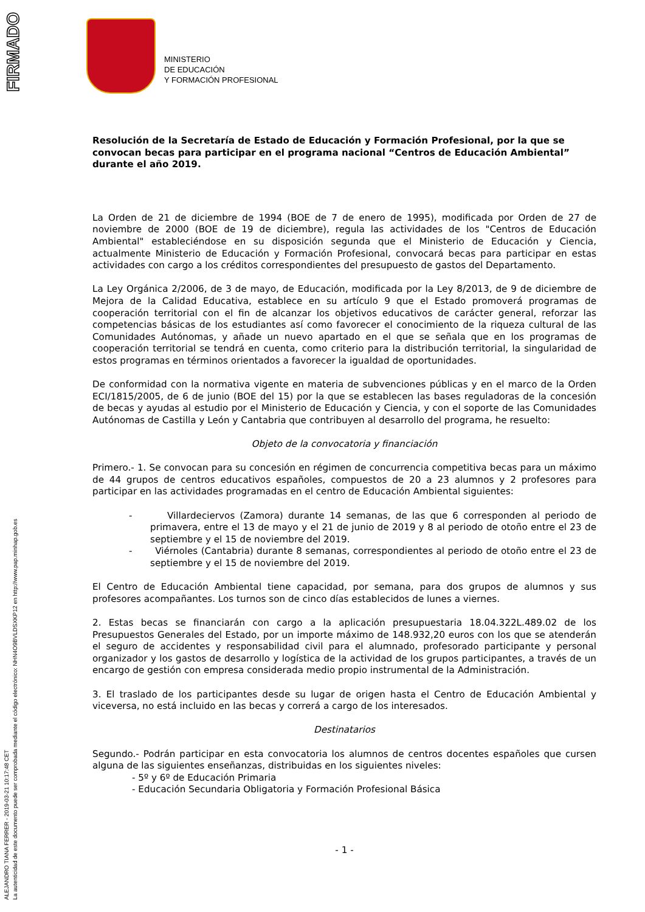FIRMADO
ALEJANDRO TIANA FERRER - 2019-03-21 10:17:48 CET
La autenticidad de este documento puede ser comprobada mediante el código electrónico: NHN4O9BVLDSXKP12 en http://www.pap.minhap.gob.es
MINISTERIO
DE EDUCACIÓN
Y FORMACIÓN PROFESIONAL
Resolución de la Secretaría de Estado de Educación y Formación Profesional, por la que se convocan becas para participar en el programa nacional “Centros de Educación Ambiental” durante el año 2019.
La Orden de 21 de diciembre de 1994 (BOE de 7 de enero de 1995), modificada por Orden de 27 de noviembre de 2000 (BOE de 19 de diciembre), regula las actividades de los "Centros de Educación Ambiental" estableciéndose en su disposición segunda que el Ministerio de Educación y Ciencia, actualmente Ministerio de Educación y Formación Profesional, convocará becas para participar en estas actividades con cargo a los créditos correspondientes del presupuesto de gastos del Departamento.
La Ley Orgánica 2/2006, de 3 de mayo, de Educación, modificada por la Ley 8/2013, de 9 de diciembre de Mejora de la Calidad Educativa, establece en su artículo 9 que el Estado promoverá programas de cooperación territorial con el fin de alcanzar los objetivos educativos de carácter general, reforzar las competencias básicas de los estudiantes así como favorecer el conocimiento de la riqueza cultural de las Comunidades Autónomas, y añade un nuevo apartado en el que se señala que en los programas de cooperación territorial se tendrá en cuenta, como criterio para la distribución territorial, la singularidad de estos programas en términos orientados a favorecer la igualdad de oportunidades.
De conformidad con la normativa vigente en materia de subvenciones públicas y en el marco de la Orden ECI/1815/2005, de 6 de junio (BOE del 15) por la que se establecen las bases reguladoras de la concesión de becas y ayudas al estudio por el Ministerio de Educación y Ciencia, y con el soporte de las Comunidades Autónomas de Castilla y León y Cantabria que contribuyen al desarrollo del programa, he resuelto:
Objeto de la convocatoria y financiación
Primero.- 1. Se convocan para su concesión en régimen de concurrencia competitiva becas para un máximo de 44 grupos de centros educativos españoles, compuestos de 20 a 23 alumnos y 2 profesores para participar en las actividades programadas en el centro de Educación Ambiental siguientes:
- Villardeciervos (Zamora) durante 14 semanas, de las que 6 corresponden al periodo de primavera, entre el 13 de mayo y el 21 de junio de 2019 y 8 al periodo de otoño entre el 23 de septiembre y el 15 de noviembre del 2019.
- Viérnoles (Cantabria) durante 8 semanas, correspondientes al periodo de otoño entre el 23 de septiembre y el 15 de noviembre del 2019.
El Centro de Educación Ambiental tiene capacidad, por semana, para dos grupos de alumnos y sus profesores acompañantes. Los turnos son de cinco días establecidos de lunes a viernes.
2. Estas becas se financiarán con cargo a la aplicación presupuestaria 18.04.322L.489.02 de los Presupuestos Generales del Estado, por un importe máximo de 148.932,20 euros con los que se atenderán el seguro de accidentes y responsabilidad civil para el alumnado, profesorado participante y personal organizador y los gastos de desarrollo y logística de la actividad de los grupos participantes, a través de un encargo de gestión con empresa considerada medio propio instrumental de la Administración.
3. El traslado de los participantes desde su lugar de origen hasta el Centro de Educación Ambiental y viceversa, no está incluido en las becas y correrá a cargo de los interesados.
Destinatarios
Segundo.- Podrán participar en esta convocatoria los alumnos de centros docentes españoles que cursen alguna de las siguientes enseñanzas, distribuidas en los siguientes niveles:
- 5º y 6º de Educación Primaria
- Educación Secundaria Obligatoria y Formación Profesional Básica
- 1 -